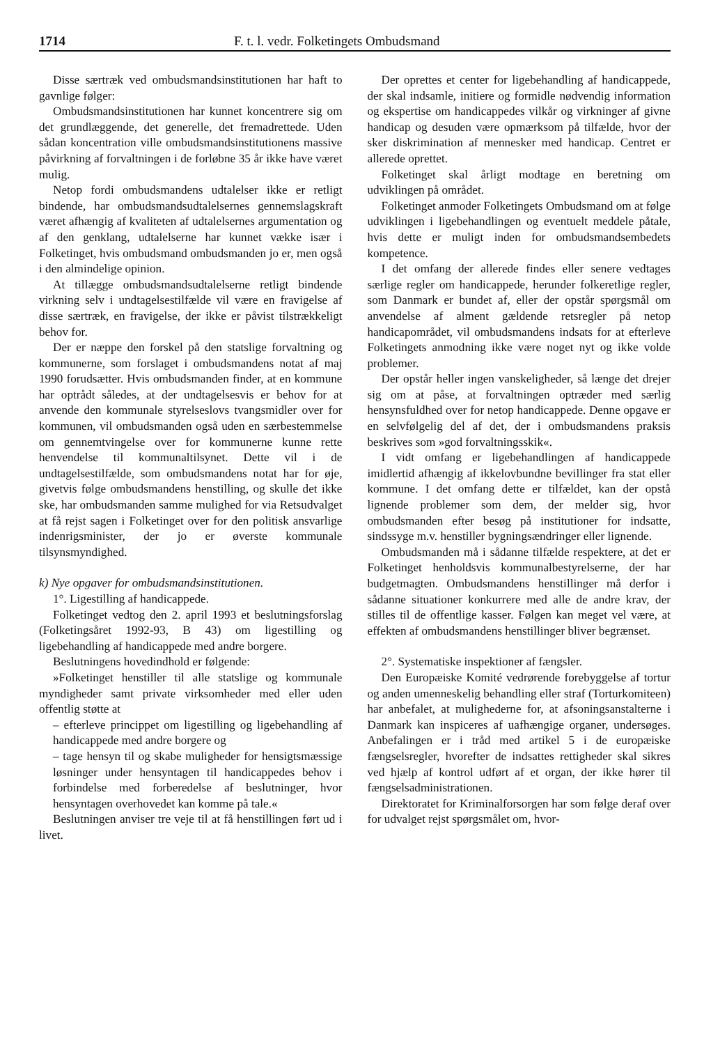1714 F. t. l. vedr. Folketingets Ombudsmand
Disse særtræk ved ombudsmandsinstitutionen har haft to gavnlige følger:
Ombudsmandsinstitutionen har kunnet koncentrere sig om det grundlæggende, det generelle, det fremadrettede. Uden sådan koncentration ville ombudsmandsinstitutionens massive påvirkning af forvaltningen i de forløbne 35 år ikke have været mulig.
Netop fordi ombudsmandens udtalelser ikke er retligt bindende, har ombudsmandsudtalelsernes gennemslagskraft været afhængig af kvaliteten af udtalelsernes argumentation og af den genklang, udtalelserne har kunnet vække især i Folketinget, hvis ombudsmand ombudsmanden jo er, men også i den almindelige opinion.
At tillægge ombudsmandsudtalelserne retligt bindende virkning selv i undtagelsestilfælde vil være en fravigelse af disse særtræk, en fravigelse, der ikke er påvist tilstrækkeligt behov for.
Der er næppe den forskel på den statslige forvaltning og kommunerne, som forslaget i ombudsmandens notat af maj 1990 forudsætter. Hvis ombudsmanden finder, at en kommune har optrådt således, at der undtagelsesvis er behov for at anvende den kommunale styrelseslovs tvangsmidler over for kommunen, vil ombudsmanden også uden en særbestemmelse om gennemtvingelse over for kommunerne kunne rette henvendelse til kommunaltilsynet. Dette vil i de undtagelsestilfælde, som ombudsmandens notat har for øje, givetvis følge ombudsmandens henstilling, og skulle det ikke ske, har ombudsmanden samme mulighed for via Retsudvalget at få rejst sagen i Folketinget over for den politisk ansvarlige indenrigsminister, der jo er øverste kommunale tilsynsmyndighed.
k) Nye opgaver for ombudsmandsinstitutionen.
1°. Ligestilling af handicappede.
Folketinget vedtog den 2. april 1993 et beslutningsforslag (Folketingsåret 1992-93, B 43) om ligestilling og ligebehandling af handicappede med andre borgere.
Beslutningens hovedindhold er følgende:
»Folketinget henstiller til alle statslige og kommunale myndigheder samt private virksomheder med eller uden offentlig støtte at
– efterleve princippet om ligestilling og ligebehandling af handicappede med andre borgere og
– tage hensyn til og skabe muligheder for hensigtsmæssige løsninger under hensyntagen til handicappedes behov i forbindelse med forberedelse af beslutninger, hvor hensyntagen overhovedet kan komme på tale.«
Beslutningen anviser tre veje til at få henstillingen ført ud i livet.
Der oprettes et center for ligebehandling af handicappede, der skal indsamle, initiere og formidle nødvendig information og ekspertise om handicappedes vilkår og virkninger af givne handicap og desuden være opmærksom på tilfælde, hvor der sker diskrimination af mennesker med handicap. Centret er allerede oprettet.
Folketinget skal årligt modtage en beretning om udviklingen på området.
Folketinget anmoder Folketingets Ombudsmand om at følge udviklingen i ligebehandlingen og eventuelt meddele påtale, hvis dette er muligt inden for ombudsmandsembedets kompetence.
I det omfang der allerede findes eller senere vedtages særlige regler om handicappede, herunder folkeretlige regler, som Danmark er bundet af, eller der opstår spørgsmål om anvendelse af alment gældende retsregler på netop handicapområdet, vil ombudsmandens indsats for at efterleve Folketingets anmodning ikke være noget nyt og ikke volde problemer.
Der opstår heller ingen vanskeligheder, så længe det drejer sig om at påse, at forvaltningen optræder med særlig hensynsfuldhed over for netop handicappede. Denne opgave er en selvfølgelig del af det, der i ombudsmandens praksis beskrives som »god forvaltningsskik«.
I vidt omfang er ligebehandlingen af handicappede imidlertid afhængig af ikkelovbundne bevillinger fra stat eller kommune. I det omfang dette er tilfældet, kan der opstå lignende problemer som dem, der melder sig, hvor ombudsmanden efter besøg på institutioner for indsatte, sindssyge m.v. henstiller bygningsændringer eller lignende.
Ombudsmanden må i sådanne tilfælde respektere, at det er Folketinget henholdsvis kommunalbestyrelserne, der har budgetmagten. Ombudsmandens henstillinger må derfor i sådanne situationer konkurrere med alle de andre krav, der stilles til de offentlige kasser. Følgen kan meget vel være, at effekten af ombudsmandens henstillinger bliver begrænset.
2°. Systematiske inspektioner af fængsler.
Den Europæiske Komité vedrørende forebyggelse af tortur og anden umenneskelig behandling eller straf (Torturkomiteen) har anbefalet, at mulighederne for, at afsoningsanstalterne i Danmark kan inspiceres af uafhængige organer, undersøges. Anbefalingen er i tråd med artikel 5 i de europæiske fængselsregler, hvorefter de indsattes rettigheder skal sikres ved hjælp af kontrol udført af et organ, der ikke hører til fængselsadministrationen.
Direktoratet for Kriminalforsorgen har som følge deraf over for udvalget rejst spørgsmålet om, hvor-